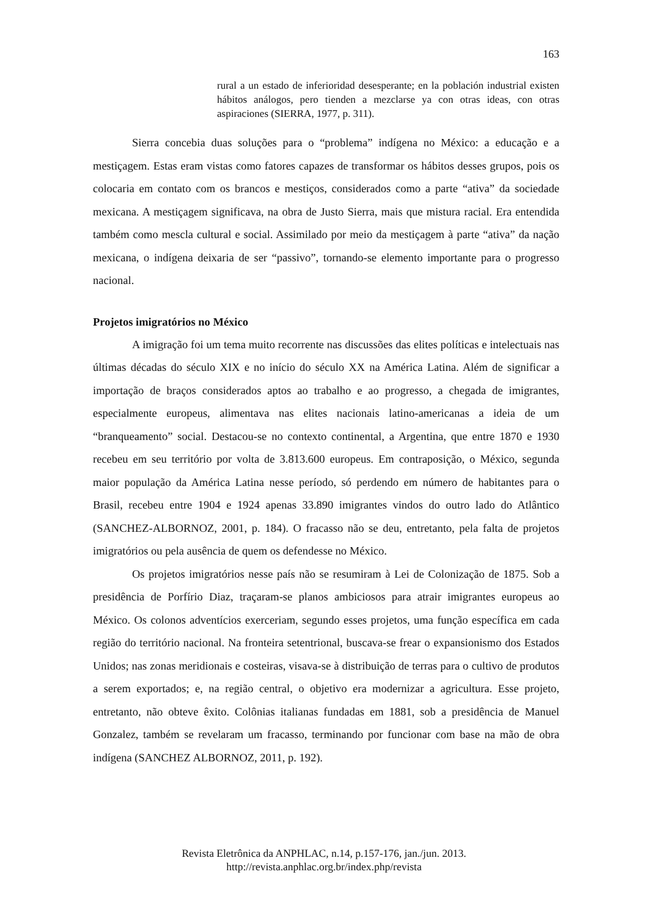163
rural a un estado de inferioridad desesperante; en la población industrial existen hábitos análogos, pero tienden a mezclarse ya con otras ideas, con otras aspiraciones (SIERRA, 1977, p. 311).
Sierra concebia duas soluções para o “problema” indígena no México: a educação e a mestiçagem. Estas eram vistas como fatores capazes de transformar os hábitos desses grupos, pois os colocaria em contato com os brancos e mestiços, considerados como a parte “ativa” da sociedade mexicana. A mestiçagem significava, na obra de Justo Sierra, mais que mistura racial. Era entendida também como mescla cultural e social. Assimilado por meio da mestiçagem à parte “ativa” da nação mexicana, o indígena deixaria de ser “passivo”, tornando-se elemento importante para o progresso nacional.
Projetos imigratórios no México
A imigração foi um tema muito recorrente nas discussões das elites políticas e intelectuais nas últimas décadas do século XIX e no início do século XX na América Latina. Além de significar a importação de braços considerados aptos ao trabalho e ao progresso, a chegada de imigrantes, especialmente europeus, alimentava nas elites nacionais latino-americanas a ideia de um “branqueamento” social. Destacou-se no contexto continental, a Argentina, que entre 1870 e 1930 recebeu em seu território por volta de 3.813.600 europeus. Em contraposição, o México, segunda maior população da América Latina nesse período, só perdendo em número de habitantes para o Brasil, recebeu entre 1904 e 1924 apenas 33.890 imigrantes vindos do outro lado do Atlântico (SANCHEZ-ALBORNOZ, 2001, p. 184). O fracasso não se deu, entretanto, pela falta de projetos imigratórios ou pela ausência de quem os defendesse no México.
Os projetos imigratórios nesse país não se resumiram à Lei de Colonização de 1875. Sob a presidência de Porfírio Diaz, traçaram-se planos ambiciosos para atrair imigrantes europeus ao México. Os colonos adventícios exerceriam, segundo esses projetos, uma função específica em cada região do território nacional. Na fronteira setentrional, buscava-se frear o expansionismo dos Estados Unidos; nas zonas meridionais e costeiras, visava-se à distribuição de terras para o cultivo de produtos a serem exportados; e, na região central, o objetivo era modernizar a agricultura. Esse projeto, entretanto, não obteve êxito. Colônias italianas fundadas em 1881, sob a presidência de Manuel Gonzalez, também se revelaram um fracasso, terminando por funcionar com base na mão de obra indígena (SANCHEZ ALBORNOZ, 2011, p. 192).
Revista Eletrônica da ANPHLAC, n.14, p.157-176, jan./jun. 2013.
http://revista.anphlac.org.br/index.php/revista